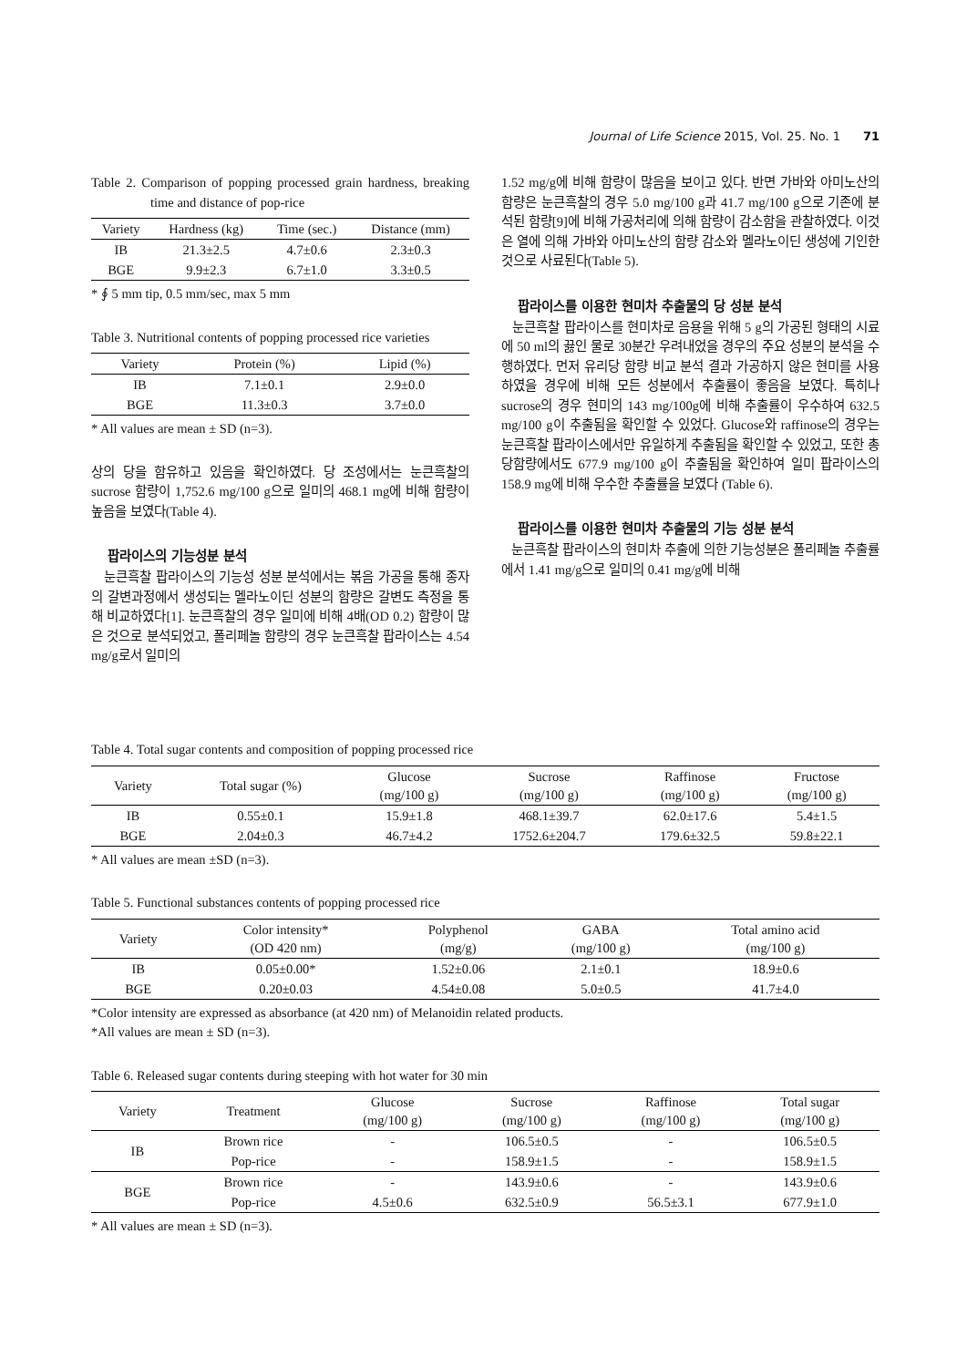Journal of Life Science 2015, Vol. 25. No. 1 71
Table 2. Comparison of popping processed grain hardness, breaking time and distance of pop-rice
| Variety | Hardness (kg) | Time (sec.) | Distance (mm) |
| --- | --- | --- | --- |
| IB | 21.3±2.5 | 4.7±0.6 | 2.3±0.3 |
| BGE | 9.9±2.3 | 6.7±1.0 | 3.3±0.5 |
* ∮ 5 mm tip, 0.5 mm/sec, max 5 mm
Table 3. Nutritional contents of popping processed rice varieties
| Variety | Protein (%) | Lipid (%) |
| --- | --- | --- |
| IB | 7.1±0.1 | 2.9±0.0 |
| BGE | 11.3±0.3 | 3.7±0.0 |
* All values are mean ± SD (n=3).
상의 당을 함유하고 있음을 확인하였다. 당 조성에서는 눈큰흑찰의 sucrose 함량이 1,752.6 mg/100 g으로 일미의 468.1 mg에 비해 함량이 높음을 보였다(Table 4).
팝라이스의 기능성분 분석
눈큰흑찰 팝라이스의 기능성 성분 분석에서는 볶음 가공을 통해 종자의 갈변과정에서 생성되는 멜라노이딘 성분의 함량은 갈변도 측정을 통해 비교하였다[1]. 눈큰흑찰의 경우 일미에 비해 4배(OD 0.2) 함량이 많은 것으로 분석되었고, 폴리페놀 함량의 경우 눈큰흑찰 팝라이스는 4.54 mg/g로서 일미의
1.52 mg/g에 비해 함량이 많음을 보이고 있다. 반면 가바와 아미노산의 함량은 눈큰흑찰의 경우 5.0 mg/100 g과 41.7 mg/100 g으로 기존에 분석된 함량[9]에 비해 가공처리에 의해 함량이 감소함을 관찰하였다. 이것은 열에 의해 가바와 아미노산의 함량 감소와 멜라노이딘 생성에 기인한 것으로 사료된다(Table 5).
팝라이스를 이용한 현미차 추출물의 당 성분 분석
눈큰흑찰 팝라이스를 현미차로 음용을 위해 5 g의 가공된 형태의 시료에 50 ml의 끓인 물로 30분간 우려내었을 경우의 주요 성분의 분석을 수행하였다. 먼저 유리당 함량 비교 분석 결과 가공하지 않은 현미를 사용하였을 경우에 비해 모든 성분에서 추출률이 좋음을 보였다. 특히나 sucrose의 경우 현미의 143 mg/100g에 비해 추출률이 우수하여 632.5 mg/100 g이 추출됨을 확인할 수 있었다. Glucose와 raffinose의 경우는 눈큰흑찰 팝라이스에서만 유일하게 추출됨을 확인할 수 있었고, 또한 총 당함량에서도 677.9 mg/100 g이 추출됨을 확인하여 일미 팝라이스의 158.9 mg에 비해 우수한 추출률을 보였다 (Table 6).
팝라이스를 이용한 현미차 추출물의 기능 성분 분석
눈큰흑찰 팝라이스의 현미차 추출에 의한 기능성분은 폴리페놀 추출률에서 1.41 mg/g으로 일미의 0.41 mg/g에 비해
Table 4. Total sugar contents and composition of popping processed rice
| Variety | Total sugar (%) | Glucose (mg/100 g) | Sucrose (mg/100 g) | Raffinose (mg/100 g) | Fructose (mg/100 g) |
| --- | --- | --- | --- | --- | --- |
| IB | 0.55±0.1 | 15.9±1.8 | 468.1±39.7 | 62.0±17.6 | 5.4±1.5 |
| BGE | 2.04±0.3 | 46.7±4.2 | 1752.6±204.7 | 179.6±32.5 | 59.8±22.1 |
* All values are mean ±SD (n=3).
Table 5. Functional substances contents of popping processed rice
| Variety | Color intensity* (OD 420 nm) | Polyphenol (mg/g) | GABA (mg/100 g) | Total amino acid (mg/100 g) |
| --- | --- | --- | --- | --- |
| IB | 0.05±0.00* | 1.52±0.06 | 2.1±0.1 | 18.9±0.6 |
| BGE | 0.20±0.03 | 4.54±0.08 | 5.0±0.5 | 41.7±4.0 |
*Color intensity are expressed as absorbance (at 420 nm) of Melanoidin related products.
*All values are mean ± SD (n=3).
Table 6. Released sugar contents during steeping with hot water for 30 min
| Variety | Treatment | Glucose (mg/100 g) | Sucrose (mg/100 g) | Raffinose (mg/100 g) | Total sugar (mg/100 g) |
| --- | --- | --- | --- | --- | --- |
| IB | Brown rice | - | 106.5±0.5 | - | 106.5±0.5 |
| | Pop-rice | - | 158.9±1.5 | - | 158.9±1.5 |
| BGE | Brown rice | - | 143.9±0.6 | - | 143.9±0.6 |
| | Pop-rice | 4.5±0.6 | 632.5±0.9 | 56.5±3.1 | 677.9±1.0 |
* All values are mean ± SD (n=3).